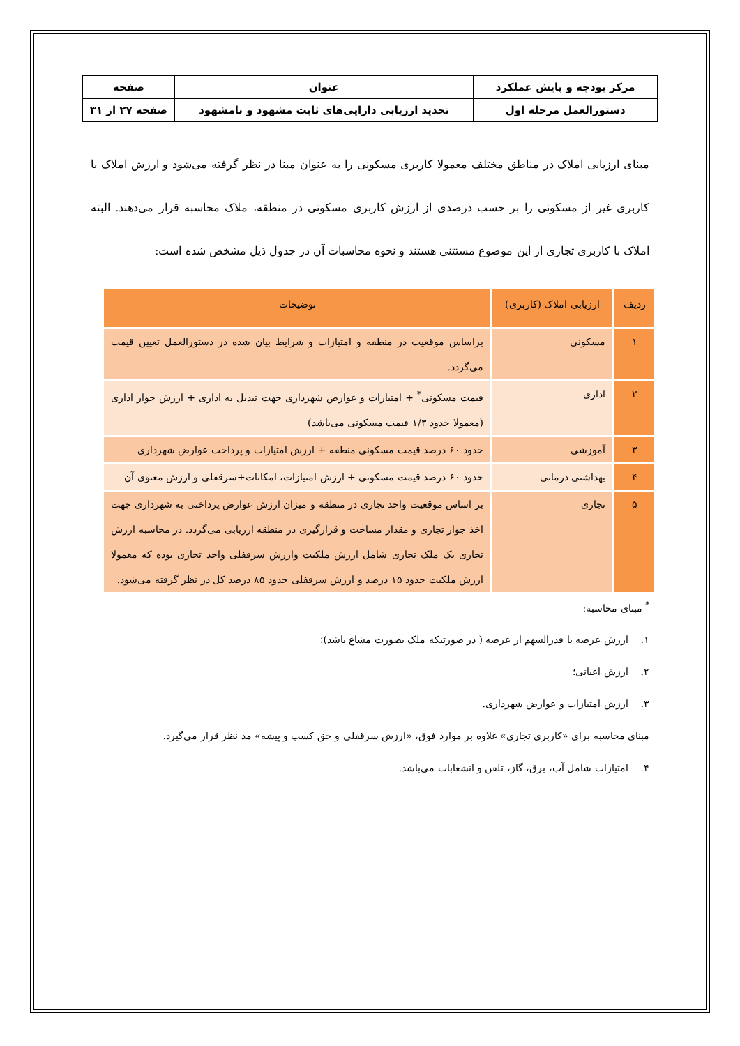| مرکز بودجه و پایش عملکرد | عنوان | صفحه |
| دستورالعمل مرحله اول | تجدید ارزیابی دارایی‌های ثابت مشهود و نامشهود | صفحه ۲۷ از ۳۱ |
مبنای ارزیابی املاک در مناطق مختلف معمولا کاربری مسکونی را به عنوان مبنا در نظر گرفته می‌شود و ارزش املاک با کاربری غیر از مسکونی را بر حسب درصدی از ارزش کاربری مسکونی در منطقه، ملاک محاسبه قرار می‌دهند. البته املاک با کاربری تجاری از این موضوع مستثنی هستند و نحوه محاسبات آن در جدول ذیل مشخص شده است:
| ردیف | ارزیابی املاک (کاربری) | توضیحات |
| --- | --- | --- |
| ۱ | مسکونی | براساس موقعیت در منطقه و امتیازات و شرایط بیان شده در دستورالعمل تعیین قیمت می‌گردد. |
| ۲ | اداری | قیمت مسکونی<sup>*</sup> + امتیازات و عوارض شهرداری جهت تبدیل به اداری + ارزش جواز اداری (معمولا حدود ۱/۳ قیمت مسکونی می‌باشد) |
| ۳ | آموزشی | حدود ۶۰ درصد قیمت مسکونی منطقه + ارزش امتیازات و پرداخت عوارض شهرداری |
| ۴ | بهداشتی درمانی | حدود ۶۰ درصد قیمت مسکونی + ارزش امتیازات، امکانات+سرقفلی و ارزش معنوی آن |
| ۵ | تجاری | بر اساس موقعیت واحد تجاری در منطقه و میزان ارزش عوارض پرداختی به شهرداری جهت اخذ جواز تجاری و مقدار مساحت و قرارگیری در منطقه ارزیابی می‌گردد. در محاسبه ارزش تجاری یک ملک تجاری شامل ارزش ملکیت وارزش سرقفلی واحد تجاری بوده که معمولا ارزش ملکیت حدود ۱۵ درصد و ارزش سرقفلی حدود ۸۵ درصد کل در نظر گرفته می‌شود. |
<sup>*</sup> مبنای محاسبه:
۱. ارزش عرصه یا قدرالسهم از عرصه ( در صورتیکه ملک بصورت مشاع باشد)؛
۲. ارزش اعیانی؛
۳. ارزش امتیازات و عوارض شهرداری.
مبنای محاسبه برای «کاربری تجاری» علاوه بر موارد فوق، «ارزش سرقفلی و حق کسب و پیشه» مد نظر قرار می‌گیرد.
۴. امتیازات شامل آب، برق، گاز، تلفن و انشعابات می‌باشد.